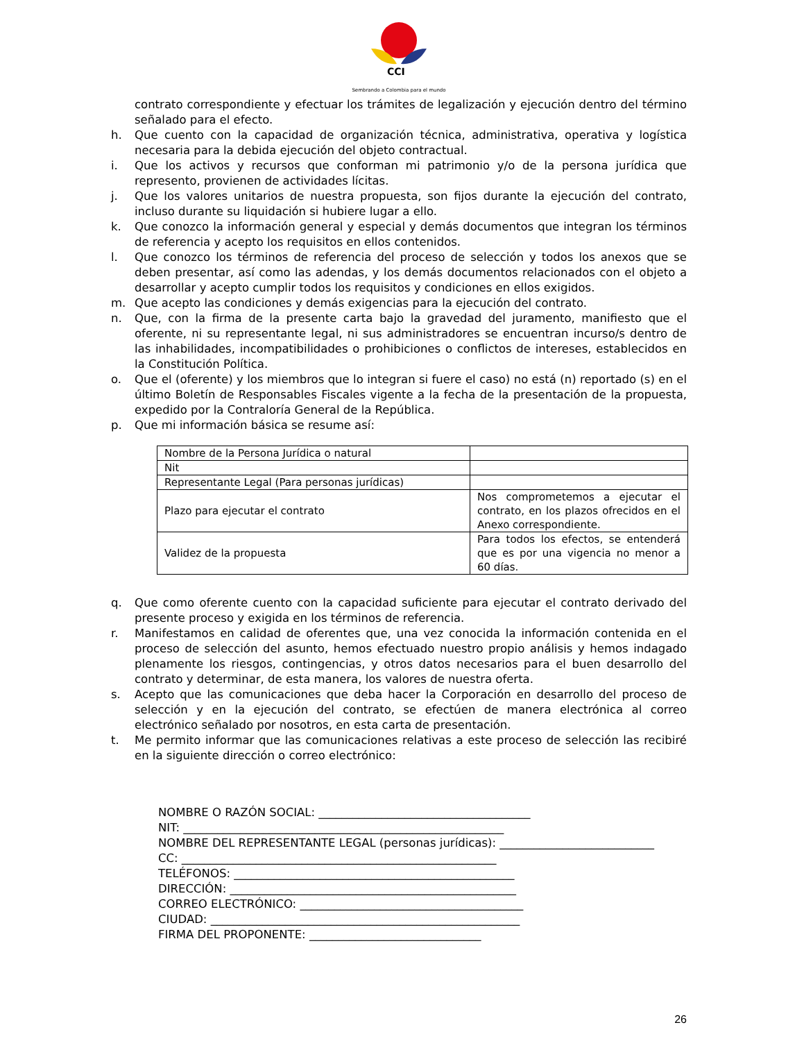CCI
Sembrando a Colombia para el mundo
contrato correspondiente y efectuar los trámites de legalización y ejecución dentro del término señalado para el efecto.
h. Que cuento con la capacidad de organización técnica, administrativa, operativa y logística necesaria para la debida ejecución del objeto contractual.
i. Que los activos y recursos que conforman mi patrimonio y/o de la persona jurídica que represento, provienen de actividades lícitas.
j. Que los valores unitarios de nuestra propuesta, son fijos durante la ejecución del contrato, incluso durante su liquidación si hubiere lugar a ello.
k. Que conozco la información general y especial y demás documentos que integran los términos de referencia y acepto los requisitos en ellos contenidos.
l. Que conozco los términos de referencia del proceso de selección y todos los anexos que se deben presentar, así como las adendas, y los demás documentos relacionados con el objeto a desarrollar y acepto cumplir todos los requisitos y condiciones en ellos exigidos.
m. Que acepto las condiciones y demás exigencias para la ejecución del contrato.
n. Que, con la firma de la presente carta bajo la gravedad del juramento, manifiesto que el oferente, ni su representante legal, ni sus administradores se encuentran incurso/s dentro de las inhabilidades, incompatibilidades o prohibiciones o conflictos de intereses, establecidos en la Constitución Política.
o. Que el (oferente) y los miembros que lo integran si fuere el caso) no está (n) reportado (s) en el último Boletín de Responsables Fiscales vigente a la fecha de la presentación de la propuesta, expedido por la Contraloría General de la República.
p. Que mi información básica se resume así:
| Nombre de la Persona Jurídica o natural | |
| Nit | |
| Representante Legal (Para personas jurídicas) | |
| Plazo para ejecutar el contrato | Nos comprometemos a ejecutar el contrato, en los plazos ofrecidos en el Anexo correspondiente. |
| Validez de la propuesta | Para todos los efectos, se entenderá que es por una vigencia no menor a 60 días. |
q. Que como oferente cuento con la capacidad suficiente para ejecutar el contrato derivado del presente proceso y exigida en los términos de referencia.
r. Manifestamos en calidad de oferentes que, una vez conocida la información contenida en el proceso de selección del asunto, hemos efectuado nuestro propio análisis y hemos indagado plenamente los riesgos, contingencias, y otros datos necesarios para el buen desarrollo del contrato y determinar, de esta manera, los valores de nuestra oferta.
s. Acepto que las comunicaciones que deba hacer la Corporación en desarrollo del proceso de selección y en la ejecución del contrato, se efectúen de manera electrónica al correo electrónico señalado por nosotros, en esta carta de presentación.
t. Me permito informar que las comunicaciones relativas a este proceso de selección las recibiré en la siguiente dirección o correo electrónico:
NOMBRE O RAZÓN SOCIAL: _____________________________________
NIT: ________________________________________________________
NOMBRE DEL REPRESENTANTE LEGAL (personas jurídicas): ___________________________
CC: _______________________________________________________
TELÉFONOS: _________________________________________________
DIRECCIÓN: __________________________________________________
CORREO ELECTRÓNICO: _______________________________________
CIUDAD: ______________________________________________________
FIRMA DEL PROPONENTE: ______________________________
26